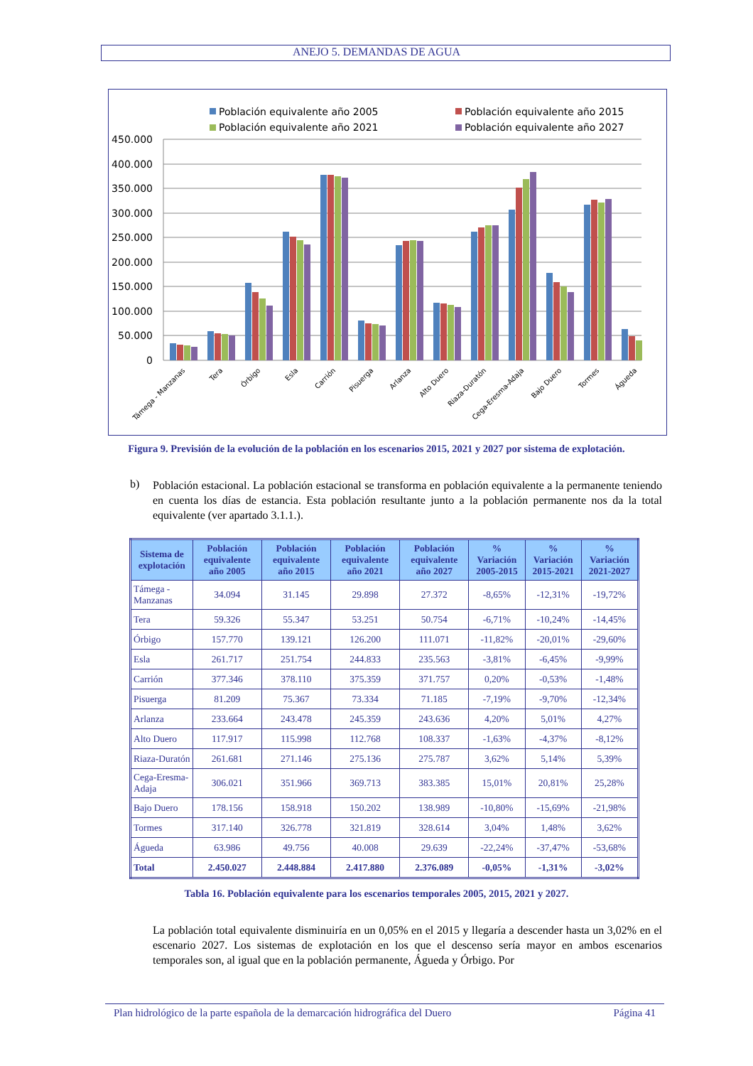ANEJO 5. DEMANDAS DE AGUA
Población equivalente año 2005
Población equivalente año 2015
Población equivalente año 2021
Población equivalente año 2027
450.000
400.000
350.000
300.000
250.000
200.000
150.000
100.000
50.000
0
Támega - Manzanas
Tera
Órbigo
Esla
Carrión
Pisuerga
Arlanza
Alto Duero
Riaza-Duratón
Cega-Eresma-Adaja
Bajo Duero
Tormes
Águeda
Figura 9. Previsión de la evolución de la población en los escenarios 2015, 2021 y 2027 por sistema de explotación.
b)
Población estacional. La población estacional se transforma en población equivalente a la permanente teniendo en cuenta los días de estancia. Esta población resultante junto a la población permanente nos da la total equivalente (ver apartado 3.1.1.).
| Sistema de explotación | Población equivalente año 2005 | Población equivalente año 2015 | Población equivalente año 2021 | Población equivalente año 2027 | % Variación 2005-2015 | % Variación 2015-2021 | % Variación 2021-2027 |
| --- | --- | --- | --- | --- | --- | --- | --- |
| Támega - Manzanas | 34.094 | 31.145 | 29.898 | 27.372 | -8,65% | -12,31% | -19,72% |
| Tera | 59.326 | 55.347 | 53.251 | 50.754 | -6,71% | -10,24% | -14,45% |
| Órbigo | 157.770 | 139.121 | 126.200 | 111.071 | -11,82% | -20,01% | -29,60% |
| Esla | 261.717 | 251.754 | 244.833 | 235.563 | -3,81% | -6,45% | -9,99% |
| Carrión | 377.346 | 378.110 | 375.359 | 371.757 | 0,20% | -0,53% | -1,48% |
| Pisuerga | 81.209 | 75.367 | 73.334 | 71.185 | -7,19% | -9,70% | -12,34% |
| Arlanza | 233.664 | 243.478 | 245.359 | 243.636 | 4,20% | 5,01% | 4,27% |
| Alto Duero | 117.917 | 115.998 | 112.768 | 108.337 | -1,63% | -4,37% | -8,12% |
| Riaza-Duratón | 261.681 | 271.146 | 275.136 | 275.787 | 3,62% | 5,14% | 5,39% |
| Cega-Eresma-Adaja | 306.021 | 351.966 | 369.713 | 383.385 | 15,01% | 20,81% | 25,28% |
| Bajo Duero | 178.156 | 158.918 | 150.202 | 138.989 | -10,80% | -15,69% | -21,98% |
| Tormes | 317.140 | 326.778 | 321.819 | 328.614 | 3,04% | 1,48% | 3,62% |
| Águeda | 63.986 | 49.756 | 40.008 | 29.639 | -22,24% | -37,47% | -53,68% |
| Total | 2.450.027 | 2.448.884 | 2.417.880 | 2.376.089 | -0,05% | -1,31% | -3,02% |
Tabla 16. Población equivalente para los escenarios temporales 2005, 2015, 2021 y 2027.
La población total equivalente disminuiría en un 0,05% en el 2015 y llegaría a descender hasta un 3,02% en el escenario 2027. Los sistemas de explotación en los que el descenso sería mayor en ambos escenarios temporales son, al igual que en la población permanente, Águeda y Órbigo. Por
Plan hidrológico de la parte española de la demarcación hidrográfica del Duero Página 41